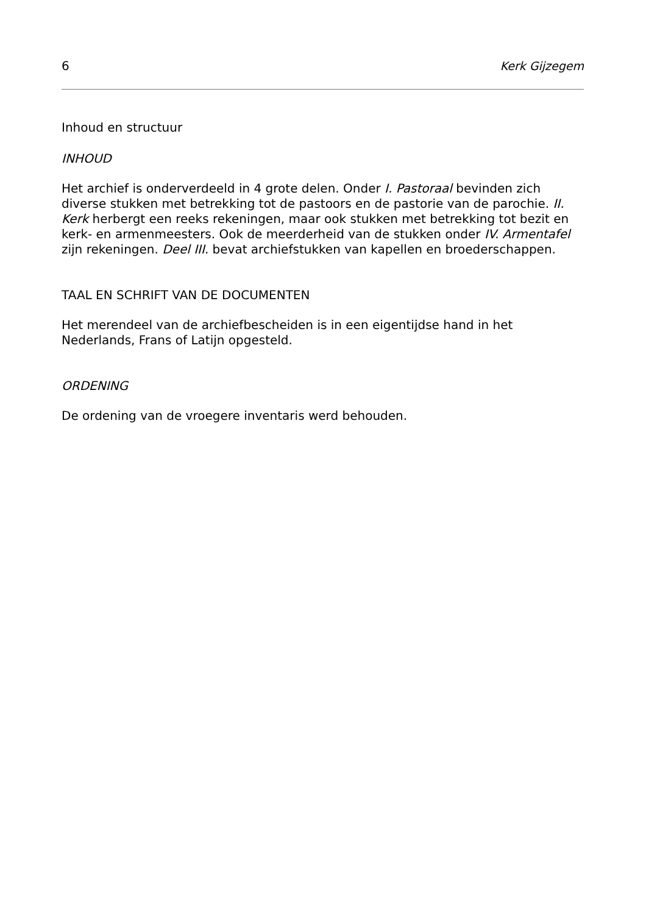6 Kerk Gijzegem
Inhoud en structuur
INHOUD
Het archief is onderverdeeld in 4 grote delen. Onder I. Pastoraal bevinden zich diverse stukken met betrekking tot de pastoors en de pastorie van de parochie. II. Kerk herbergt een reeks rekeningen, maar ook stukken met betrekking tot bezit en kerk- en armenmeesters. Ook de meerderheid van de stukken onder IV. Armentafel zijn rekeningen. Deel III. bevat archiefstukken van kapellen en broederschappen.
TAAL EN SCHRIFT VAN DE DOCUMENTEN
Het merendeel van de archiefbescheiden is in een eigentijdse hand in het Nederlands, Frans of Latijn opgesteld.
ORDENING
De ordening van de vroegere inventaris werd behouden.